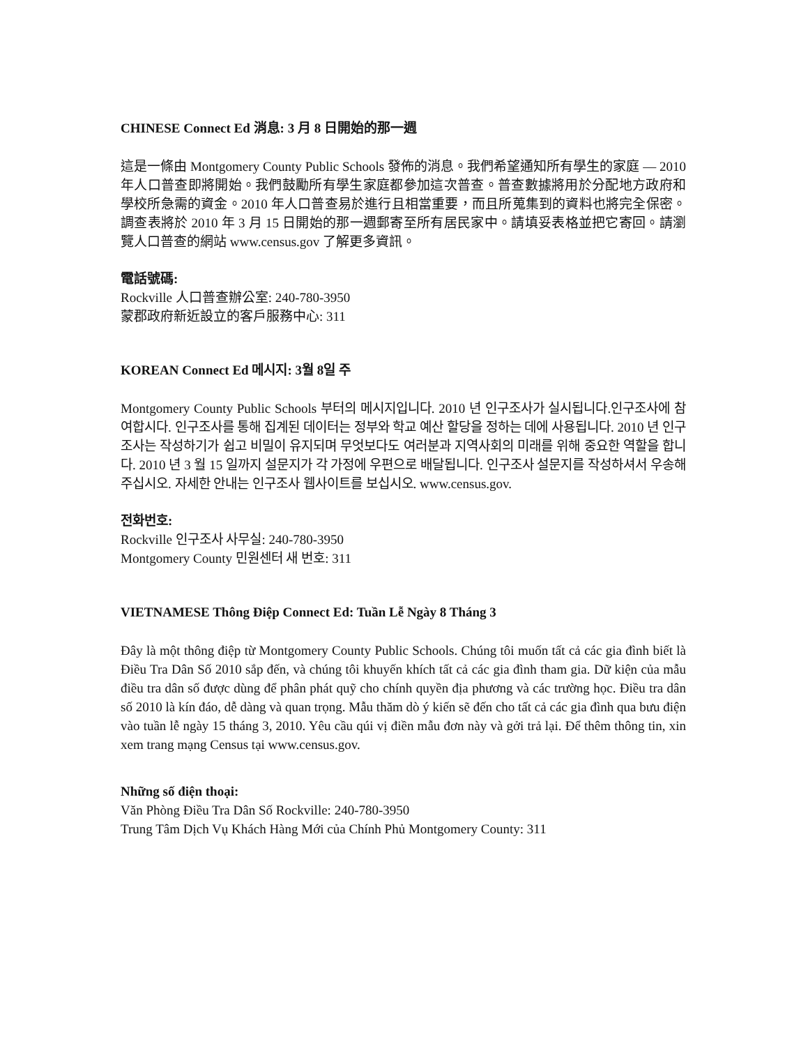CHINESE Connect Ed 消息: 3 月 8 日開始的那一週
這是一條由 Montgomery County Public Schools 發佈的消息。我們希望通知所有學生的家庭 — 2010 年人口普查即將開始。我們鼓勵所有學生家庭都參加這次普查。普查數據將用於分配地方政府和學校所急需的資金。2010 年人口普查易於進行且相當重要，而且所蒐集到的資料也將完全保密。調查表將於 2010 年 3 月 15 日開始的那一週郵寄至所有居民家中。請填妥表格並把它寄回。請瀏覽人口普查的網站 www.census.gov 了解更多資訊。
電話號碼:
Rockville 人口普查辦公室: 240-780-3950
蒙郡政府新近設立的客戶服務中心: 311
KOREAN Connect Ed 메시지: 3월 8일 주
Montgomery County Public Schools 부터의 메시지입니다. 2010 년 인구조사가 실시됩니다.인구조사에 참여합시다. 인구조사를 통해 집계된 데이터는 정부와 학교 예산 할당을 정하는 데에 사용됩니다. 2010 년 인구조사는 작성하기가 쉽고 비밀이 유지되며 무엇보다도 여러분과 지역사회의 미래를 위해 중요한 역할을 합니다. 2010 년 3 월 15 일까지 설문지가 각 가정에 우편으로 배달됩니다. 인구조사 설문지를 작성하셔서 우송해 주십시오. 자세한 안내는 인구조사 웹사이트를 보십시오. www.census.gov.
전화번호:
Rockville 인구조사 사무실: 240-780-3950
Montgomery County 민원센터 새 번호: 311
VIETNAMESE Thông Điệp Connect Ed: Tuần Lễ Ngày 8 Tháng 3
Đây là một thông điệp từ Montgomery County Public Schools. Chúng tôi muốn tất cả các gia đình biết là Điều Tra Dân Số 2010 sắp đến, và chúng tôi khuyến khích tất cả các gia đình tham gia. Dữ kiện của mẫu điều tra dân số được dùng để phân phát quỹ cho chính quyền địa phương và các trường học. Điều tra dân số 2010 là kín đáo, dễ dàng và quan trọng. Mẫu thăm dò ý kiến sẽ đến cho tất cả các gia đình qua bưu điện vào tuần lễ ngày 15 tháng 3, 2010. Yêu cầu qúi vị điền mẫu đơn này và gởi trả lại. Để thêm thông tin, xin xem trang mạng Census tại www.census.gov.
Những số điện thoại:
Văn Phòng Điều Tra Dân Số Rockville: 240-780-3950
Trung Tâm Dịch Vụ Khách Hàng Mới của Chính Phủ Montgomery County: 311